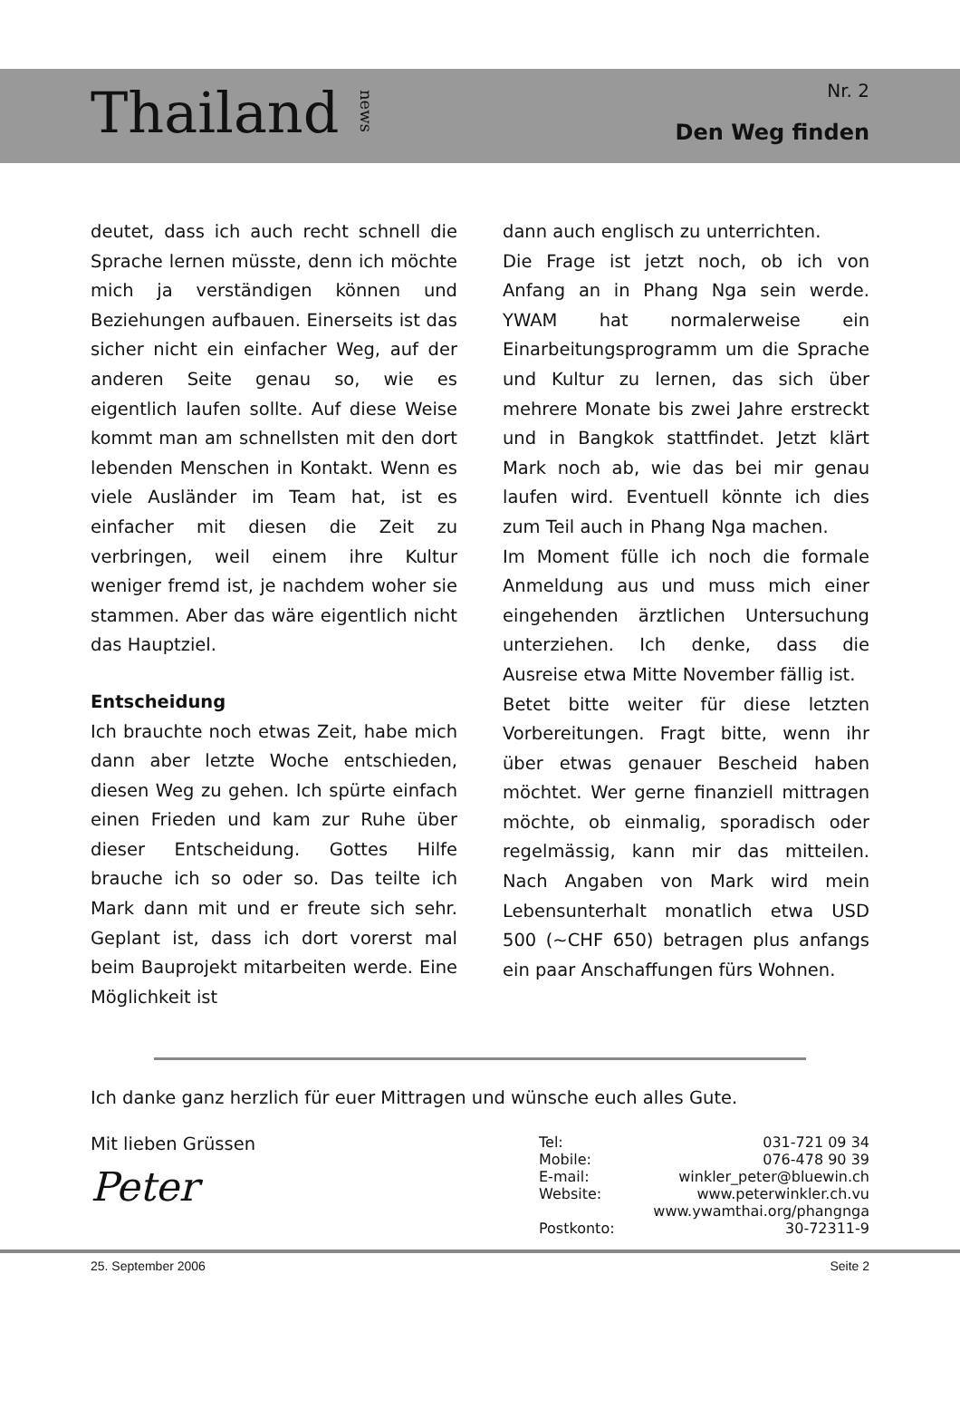Thailand news
Nr. 2
Den Weg finden
deutet, dass ich auch recht schnell die Sprache lernen müsste, denn ich möchte mich ja verständigen können und Beziehungen aufbauen. Einerseits ist das sicher nicht ein einfacher Weg, auf der anderen Seite genau so, wie es eigentlich laufen sollte. Auf diese Weise kommt man am schnellsten mit den dort lebenden Menschen in Kontakt. Wenn es viele Ausländer im Team hat, ist es einfacher mit diesen die Zeit zu verbringen, weil einem ihre Kultur weniger fremd ist, je nachdem woher sie stammen. Aber das wäre eigentlich nicht das Hauptziel.
Entscheidung
Ich brauchte noch etwas Zeit, habe mich dann aber letzte Woche entschieden, diesen Weg zu gehen. Ich spürte einfach einen Frieden und kam zur Ruhe über dieser Entscheidung. Gottes Hilfe brauche ich so oder so. Das teilte ich Mark dann mit und er freute sich sehr. Geplant ist, dass ich dort vorerst mal beim Bauprojekt mitarbeiten werde. Eine Möglichkeit ist
dann auch englisch zu unterrichten.
Die Frage ist jetzt noch, ob ich von Anfang an in Phang Nga sein werde. YWAM hat normalerweise ein Einarbeitungsprogramm um die Sprache und Kultur zu lernen, das sich über mehrere Monate bis zwei Jahre erstreckt und in Bangkok stattfindet. Jetzt klärt Mark noch ab, wie das bei mir genau laufen wird. Eventuell könnte ich dies zum Teil auch in Phang Nga machen.
Im Moment fülle ich noch die formale Anmeldung aus und muss mich einer eingehenden ärztlichen Untersuchung unterziehen. Ich denke, dass die Ausreise etwa Mitte November fällig ist.
Betet bitte weiter für diese letzten Vorbereitungen. Fragt bitte, wenn ihr über etwas genauer Bescheid haben möchtet. Wer gerne finanziell mittragen möchte, ob einmalig, sporadisch oder regelmässig, kann mir das mitteilen. Nach Angaben von Mark wird mein Lebensunterhalt monatlich etwa USD 500 (~CHF 650) betragen plus anfangs ein paar Anschaffungen fürs Wohnen.
Ich danke ganz herzlich für euer Mittragen und wünsche euch alles Gute.
Mit lieben Grüssen
Peter
| Tel: | 031-721 09 34 |
| Mobile: | 076-478 90 39 |
| E-mail: | winkler_peter@bluewin.ch |
| Website: | www.peterwinkler.ch.vu |
| | www.ywamthai.org/phangnga |
| Postkonto: | 30-72311-9 |
25. September 2006 Seite 2